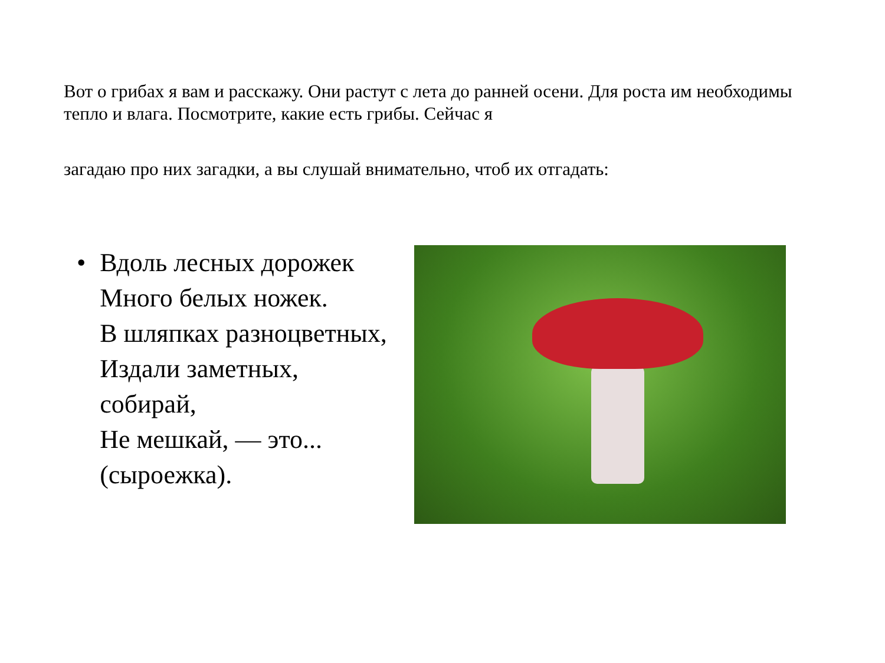Вот о грибах я вам и расскажу. Они растут с лета до ранней осени. Для роста им необходимы тепло и влага. Посмотрите, какие есть грибы. Сейчас я
загадаю про них загадки, а вы слушай внимательно, чтоб их отгадать:
• Вдоль лесных дорожек
Много белых ножек.
В шляпках разноцветных,
Издали заметных,
собирай,
Не мешкай, — это... (сыроежка).